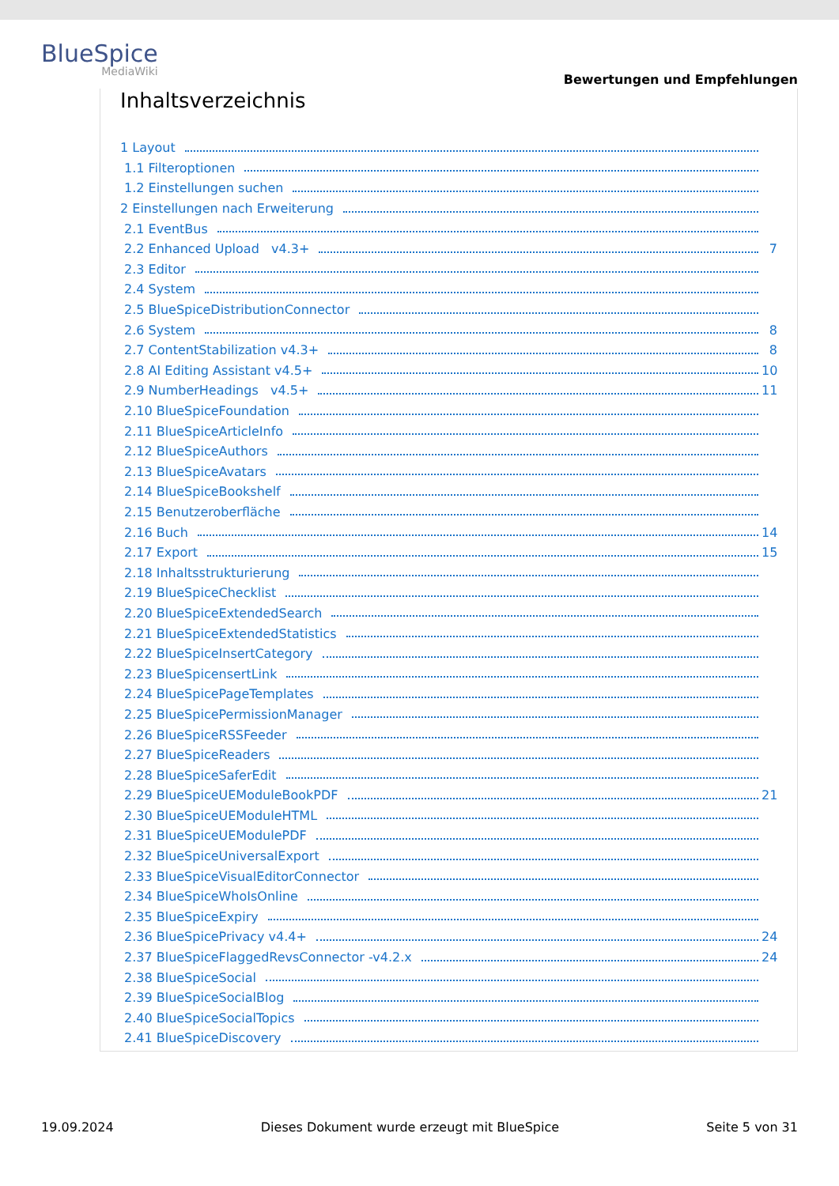BlueSpice
MediaWiki
Bewertungen und Empfehlungen
Inhaltsverzeichnis
1 Layout
1.1 Filteroptionen
1.2 Einstellungen suchen
2 Einstellungen nach Erweiterung
2.1 EventBus
2.2 Enhanced Upload v4.3+ 7
2.3 Editor
2.4 System
2.5 BlueSpiceDistributionConnector
2.6 System 8
2.7 ContentStabilization v4.3+ 8
2.8 AI Editing Assistant v4.5+ 10
2.9 NumberHeadings v4.5+ 11
2.10 BlueSpiceFoundation
2.11 BlueSpiceArticleInfo
2.12 BlueSpiceAuthors
2.13 BlueSpiceAvatars
2.14 BlueSpiceBookshelf
2.15 Benutzeroberfläche
2.16 Buch 14
2.17 Export 15
2.18 Inhaltsstrukturierung
2.19 BlueSpiceChecklist
2.20 BlueSpiceExtendedSearch
2.21 BlueSpiceExtendedStatistics
2.22 BlueSpiceInsertCategory
2.23 BlueSpicensertLink
2.24 BlueSpicePageTemplates
2.25 BlueSpicePermissionManager
2.26 BlueSpiceRSSFeeder
2.27 BlueSpiceReaders
2.28 BlueSpiceSaferEdit
2.29 BlueSpiceUEModuleBookPDF 21
2.30 BlueSpiceUEModuleHTML
2.31 BlueSpiceUEModulePDF
2.32 BlueSpiceUniversalExport
2.33 BlueSpiceVisualEditorConnector
2.34 BlueSpiceWhoIsOnline
2.35 BlueSpiceExpiry
2.36 BlueSpicePrivacy v4.4+ 24
2.37 BlueSpiceFlaggedRevsConnector -v4.2.x 24
2.38 BlueSpiceSocial
2.39 BlueSpiceSocialBlog
2.40 BlueSpiceSocialTopics
2.41 BlueSpiceDiscovery
19.09.2024 Dieses Dokument wurde erzeugt mit BlueSpice Seite 5 von 31